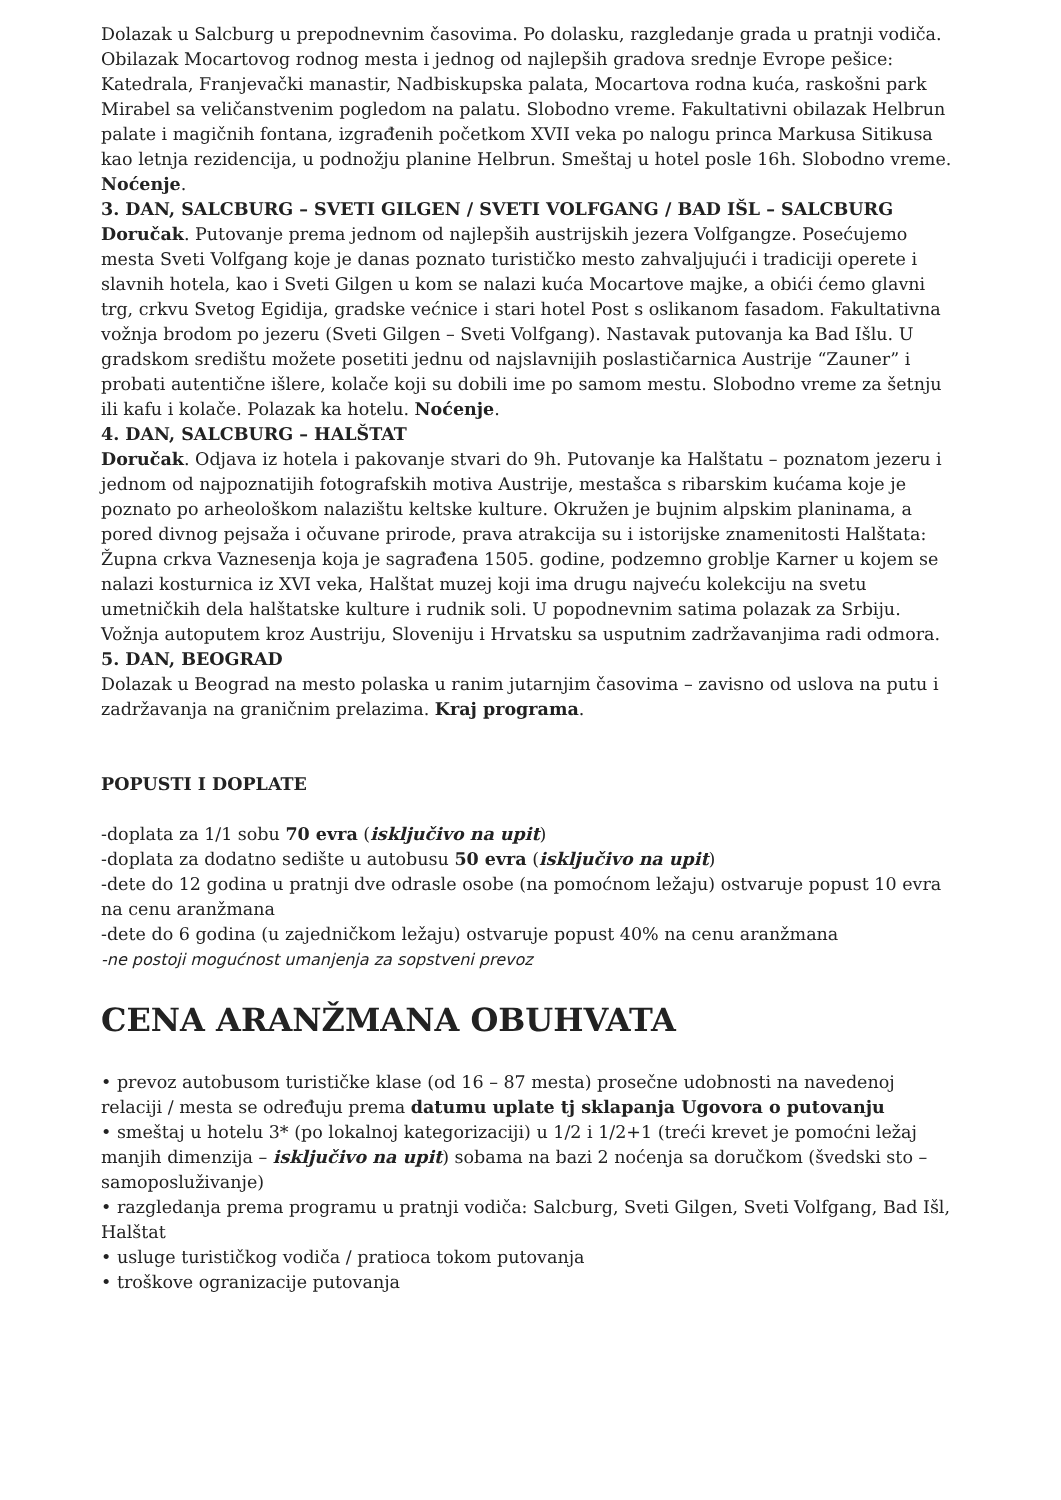Dolazak u Salcburg u prepodnevnim časovima. Po dolasku, razgledanje grada u pratnji vodiča. Obilazak Mocartovog rodnog mesta i jednog od najlepših gradova srednje Evrope pešice: Katedrala, Franjevački manastir, Nadbiskupska palata, Mocartova rodna kuća, raskošni park Mirabel sa veličanstvenim pogledom na palatu. Slobodno vreme. Fakultativni obilazak Helbrun palate i magičnih fontana, izgrađenih početkom XVII veka po nalogu princa Markusa Sitikusa kao letnja rezidencija, u podnožju planine Helbrun. Smeštaj u hotel posle 16h. Slobodno vreme. Noćenje.
3. DAN, SALCBURG – SVETI GILGEN / SVETI VOLFGANG / BAD IŠL – SALCBURG
Doručak. Putovanje prema jednom od najlepših austrijskih jezera Volfgangze. Posećujemo mesta Sveti Volfgang koje je danas poznato turističko mesto zahvaljujući i tradiciji operete i slavnih hotela, kao i Sveti Gilgen u kom se nalazi kuća Mocartove majke, a obići ćemo glavni trg, crkvu Svetog Egidija, gradske većnice i stari hotel Post s oslikanom fasadom. Fakultativna vožnja brodom po jezeru (Sveti Gilgen – Sveti Volfgang). Nastavak putovanja ka Bad Išlu. U gradskom središtu možete posetiti jednu od najslavnijih poslastičarnica Austrije “Zauner” i probati autentične išlere, kolače koji su dobili ime po samom mestu. Slobodno vreme za šetnju ili kafu i kolače. Polazak ka hotelu. Noćenje.
4. DAN, SALCBURG – HALŠTAT
Doručak. Odjava iz hotela i pakovanje stvari do 9h. Putovanje ka Halštatu – poznatom jezeru i jednom od najpoznatijih fotografskih motiva Austrije, mestašca s ribarskim kućama koje je poznato po arheološkom nalazištu keltske kulture. Okružen je bujnim alpskim planinama, a pored divnog pejsaža i očuvane prirode, prava atrakcija su i istorijske znamenitosti Halštata: Župna crkva Vaznesenja koja je sagrađena 1505. godine, podzemno groblje Karner u kojem se nalazi kosturnica iz XVI veka, Halštat muzej koji ima drugu najveću kolekciju na svetu umetničkih dela halštatske kulture i rudnik soli. U popodnevnim satima polazak za Srbiju. Vožnja autoputem kroz Austriju, Sloveniju i Hrvatsku sa usputnim zadržavanjima radi odmora.
5. DAN, BEOGRAD
Dolazak u Beograd na mesto polaska u ranim jutarnjim časovima – zavisno od uslova na putu i zadržavanja na graničnim prelazima. Kraj programa.
POPUSTI I DOPLATE
-doplata za 1/1 sobu 70 evra (isključivo na upit)
-doplata za dodatno sedište u autobusu 50 evra (isključivo na upit)
-dete do 12 godina u pratnji dve odrasle osobe (na pomoćnom ležaju) ostvaruje popust 10 evra na cenu aranžmana
-dete do 6 godina (u zajedničkom ležaju) ostvaruje popust 40% na cenu aranžmana
-ne postoji mogućnost umanjenja za sopstveni prevoz
CENA ARANŽMANA OBUHVATA
• prevoz autobusom turističke klase (od 16 – 87 mesta) prosečne udobnosti na navedenoj relaciji / mesta se određuju prema datumu uplate tj sklapanja Ugovora o putovanju
• smeštaj u hotelu 3* (po lokalnoj kategorizaciji) u 1/2 i 1/2+1 (treći krevet je pomoćni ležaj manjih dimenzija – isključivo na upit) sobama na bazi 2 noćenja sa doručkom (švedski sto – samoposluživanje)
• razgledanja prema programu u pratnji vodiča: Salcburg, Sveti Gilgen, Sveti Volfgang, Bad Išl, Halštat
• usluge turističkog vodiča / pratioca tokom putovanja
• troškove ogranizacije putovanja